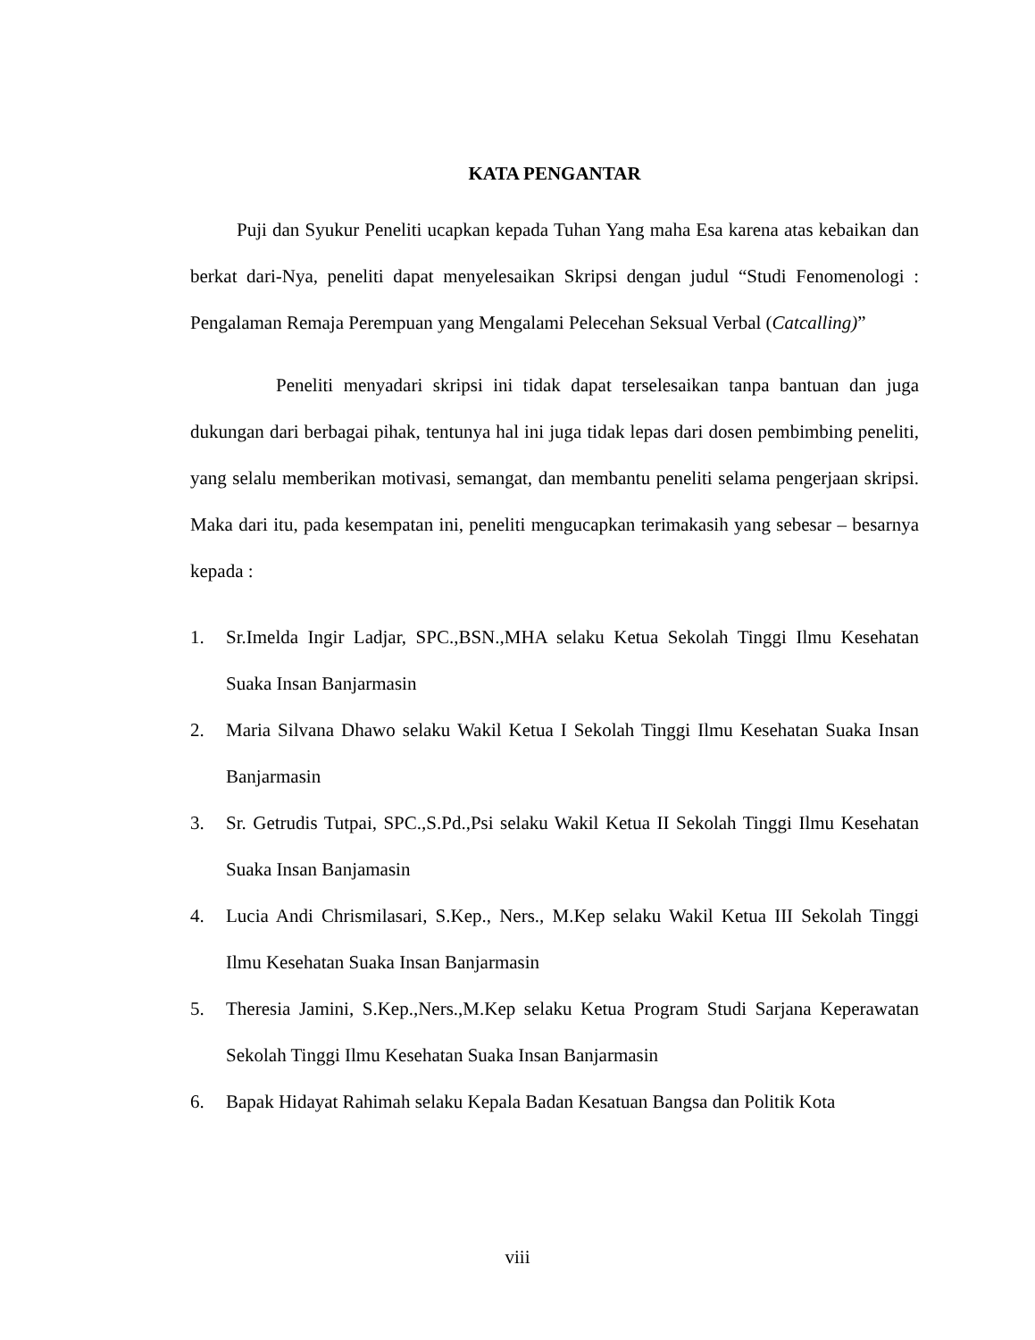KATA PENGANTAR
Puji dan Syukur Peneliti ucapkan kepada Tuhan Yang maha Esa karena atas kebaikan dan berkat dari-Nya, peneliti dapat menyelesaikan Skripsi dengan judul “Studi Fenomenologi : Pengalaman Remaja Perempuan yang Mengalami Pelecehan Seksual Verbal (Catcalling)”
Peneliti menyadari skripsi ini tidak dapat terselesaikan tanpa bantuan dan juga dukungan dari berbagai pihak, tentunya hal ini juga tidak lepas dari dosen pembimbing peneliti, yang selalu memberikan motivasi, semangat, dan membantu peneliti selama pengerjaan skripsi. Maka dari itu, pada kesempatan ini, peneliti mengucapkan terimakasih yang sebesar – besarnya kepada :
1. Sr.Imelda Ingir Ladjar, SPC.,BSN.,MHA selaku Ketua Sekolah Tinggi Ilmu Kesehatan Suaka Insan Banjarmasin
2. Maria Silvana Dhawo selaku Wakil Ketua I Sekolah Tinggi Ilmu Kesehatan Suaka Insan Banjarmasin
3. Sr. Getrudis Tutpai, SPC.,S.Pd.,Psi selaku Wakil Ketua II Sekolah Tinggi Ilmu Kesehatan Suaka Insan Banjamasin
4. Lucia Andi Chrismilasari, S.Kep., Ners., M.Kep selaku Wakil Ketua III Sekolah Tinggi Ilmu Kesehatan Suaka Insan Banjarmasin
5. Theresia Jamini, S.Kep.,Ners.,M.Kep selaku Ketua Program Studi Sarjana Keperawatan Sekolah Tinggi Ilmu Kesehatan Suaka Insan Banjarmasin
6. Bapak Hidayat Rahimah selaku Kepala Badan Kesatuan Bangsa dan Politik Kota
viii